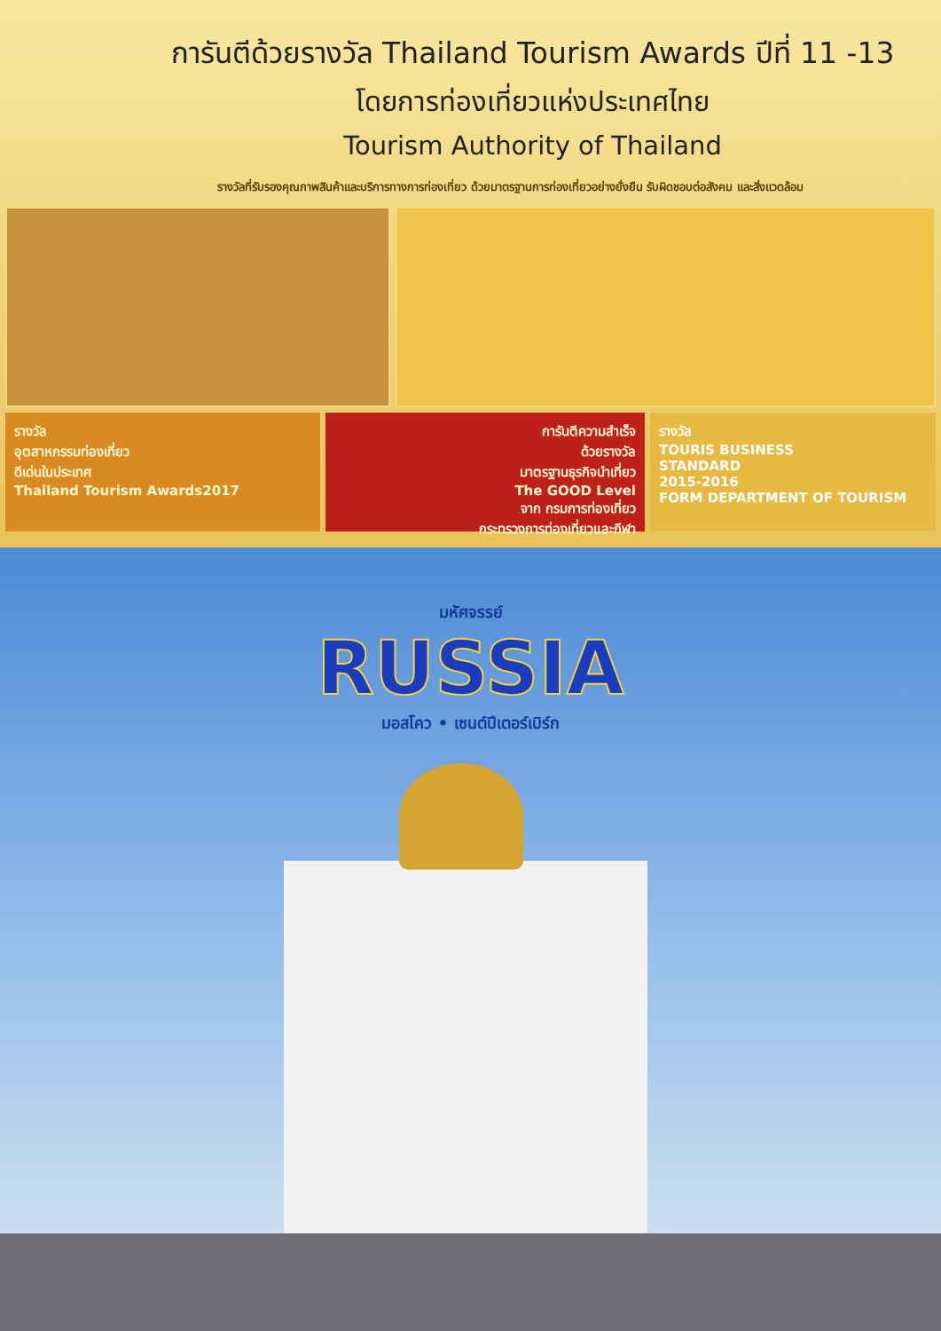การันตีด้วยรางวัล Thailand Tourism Awards ปีที่ 11 -13
โดยการท่องเที่ยวแห่งประเทศไทย
Tourism Authority of Thailand
รางวัลที่รับรองคุณภาพสินค้าและบริการทางการท่องเที่ยว ด้วยมาตรฐานการท่องเที่ยวอย่างยั่งยืน รับผิดชอบต่อสังคม และสิ่งแวดล้อม
รางวัล
อุตสาหกรรมท่องเที่ยว
ดีเด่นในประเทศ
Thailand Tourism Awards2017
การันตีความสำเร็จ
ด้วยรางวัล
มาตรฐานธุรกิจนำเที่ยว
The GOOD Level
จาก กรมการท่องเที่ยว
กระทรวงการท่องเที่ยวและกีฬา
รางวัล
TOURIS BUSINESS
STANDARD
2015-2016
FORM DEPARTMENT OF TOURISM
มหัศจรรย์
RUSSIA
มอสโคว • เซนต์ปีเตอร์เบิร์ก